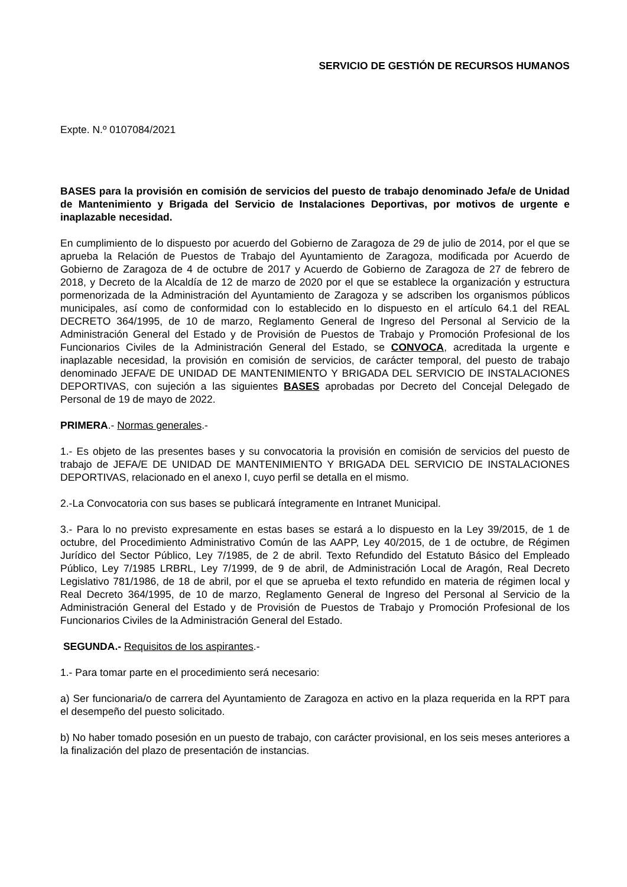SERVICIO DE GESTIÓN DE RECURSOS HUMANOS
Expte. N.º 0107084/2021
BASES para la provisión en comisión de servicios del puesto de trabajo denominado Jefa/e de Unidad de Mantenimiento y Brigada del Servicio de Instalaciones Deportivas, por motivos de urgente e inaplazable necesidad.
En cumplimiento de lo dispuesto por acuerdo del Gobierno de Zaragoza de 29 de julio de 2014, por el que se aprueba la Relación de Puestos de Trabajo del Ayuntamiento de Zaragoza, modificada por Acuerdo de Gobierno de Zaragoza de 4 de octubre de 2017 y Acuerdo de Gobierno de Zaragoza de 27 de febrero de 2018, y Decreto de la Alcaldía de 12 de marzo de 2020 por el que se establece la organización y estructura pormenorizada de la Administración del Ayuntamiento de Zaragoza y se adscriben los organismos públicos municipales, así como de conformidad con lo establecido en lo dispuesto en el artículo 64.1 del REAL DECRETO 364/1995, de 10 de marzo, Reglamento General de Ingreso del Personal al Servicio de la Administración General del Estado y de Provisión de Puestos de Trabajo y Promoción Profesional de los Funcionarios Civiles de la Administración General del Estado, se CONVOCA, acreditada la urgente e inaplazable necesidad, la provisión en comisión de servicios, de carácter temporal, del puesto de trabajo denominado JEFA/E DE UNIDAD DE MANTENIMIENTO Y BRIGADA DEL SERVICIO DE INSTALACIONES DEPORTIVAS, con sujeción a las siguientes BASES aprobadas por Decreto del Concejal Delegado de Personal de 19 de mayo de 2022.
PRIMERA.- Normas generales.-
1.- Es objeto de las presentes bases y su convocatoria la provisión en comisión de servicios del puesto de trabajo de JEFA/E DE UNIDAD DE MANTENIMIENTO Y BRIGADA DEL SERVICIO DE INSTALACIONES DEPORTIVAS, relacionado en el anexo I, cuyo perfil se detalla en el mismo.
2.-La Convocatoria con sus bases se publicará íntegramente en Intranet Municipal.
3.- Para lo no previsto expresamente en estas bases se estará a lo dispuesto en la Ley 39/2015, de 1 de octubre, del Procedimiento Administrativo Común de las AAPP, Ley 40/2015, de 1 de octubre, de Régimen Jurídico del Sector Público, Ley 7/1985, de 2 de abril. Texto Refundido del Estatuto Básico del Empleado Público, Ley 7/1985 LRBRL, Ley 7/1999, de 9 de abril, de Administración Local de Aragón, Real Decreto Legislativo 781/1986, de 18 de abril, por el que se aprueba el texto refundido en materia de régimen local y Real Decreto 364/1995, de 10 de marzo, Reglamento General de Ingreso del Personal al Servicio de la Administración General del Estado y de Provisión de Puestos de Trabajo y Promoción Profesional de los Funcionarios Civiles de la Administración General del Estado.
SEGUNDA.- Requisitos de los aspirantes.-
1.- Para tomar parte en el procedimiento será necesario:
a) Ser funcionaria/o de carrera del Ayuntamiento de Zaragoza en activo en la plaza requerida en la RPT para el desempeño del puesto solicitado.
b) No haber tomado posesión en un puesto de trabajo, con carácter provisional, en los seis meses anteriores a la finalización del plazo de presentación de instancias.